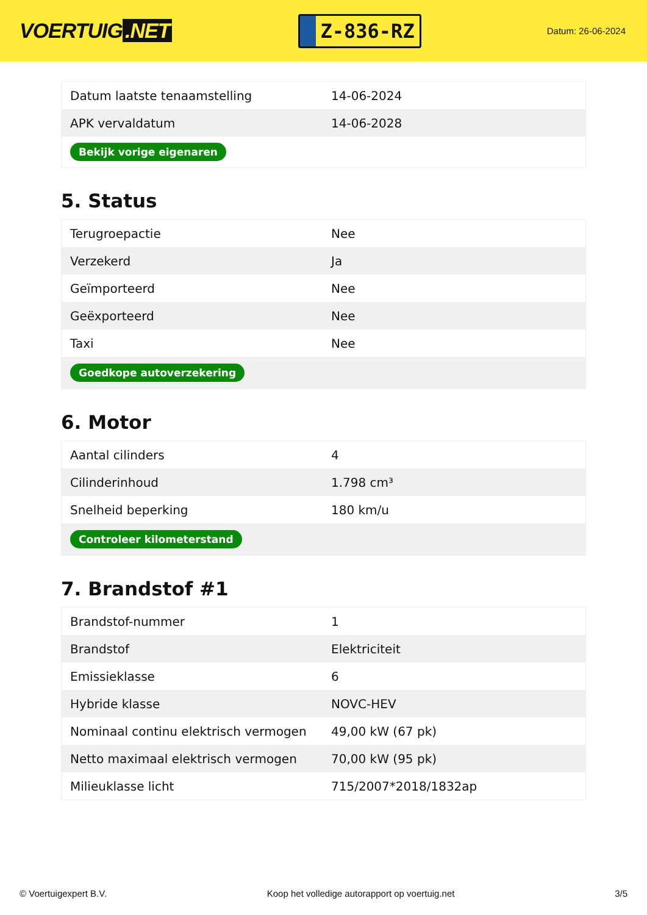VOERTUIG.NET
Z-836-RZ
Datum: 26-06-2024
| Datum laatste tenaamstelling | 14-06-2024 |
| APK vervaldatum | 14-06-2028 |
| Bekijk vorige eigenaren | |
5. Status
| Terugroepactie | Nee |
| Verzekerd | Ja |
| Geïmporteerd | Nee |
| Geëxporteerd | Nee |
| Taxi | Nee |
| Goedkope autoverzekering | |
6. Motor
| Aantal cilinders | 4 |
| Cilinderinhoud | 1.798 cm³ |
| Snelheid beperking | 180 km/u |
| Controleer kilometerstand | |
7. Brandstof #1
| Brandstof-nummer | 1 |
| Brandstof | Elektriciteit |
| Emissieklasse | 6 |
| Hybride klasse | NOVC-HEV |
| Nominaal continu elektrisch vermogen | 49,00 kW (67 pk) |
| Netto maximaal elektrisch vermogen | 70,00 kW (95 pk) |
| Milieuklasse licht | 715/2007*2018/1832ap |
© Voertuigexpert B.V. Koop het volledige autorapport op voertuig.net 3/5